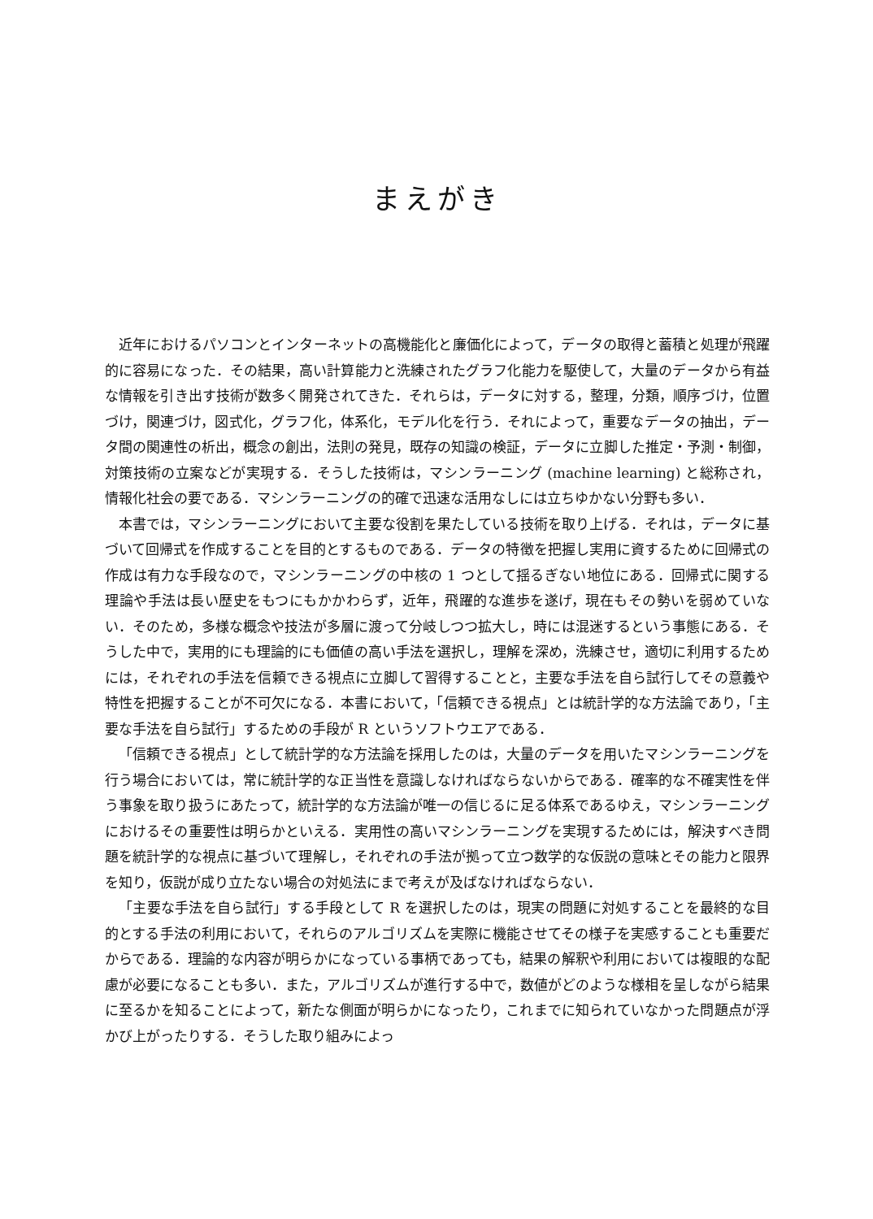まえがき
近年におけるパソコンとインターネットの高機能化と廉価化によって，データの取得と蓄積と処理が飛躍的に容易になった．その結果，高い計算能力と洗練されたグラフ化能力を駆使して，大量のデータから有益な情報を引き出す技術が数多く開発されてきた．それらは，データに対する，整理，分類，順序づけ，位置づけ，関連づけ，図式化，グラフ化，体系化，モデル化を行う．それによって，重要なデータの抽出，データ間の関連性の析出，概念の創出，法則の発見，既存の知識の検証，データに立脚した推定・予測・制御，対策技術の立案などが実現する．そうした技術は，マシンラーニング (machine learning) と総称され，情報化社会の要である．マシンラーニングの的確で迅速な活用なしには立ちゆかない分野も多い．
本書では，マシンラーニングにおいて主要な役割を果たしている技術を取り上げる．それは，データに基づいて回帰式を作成することを目的とするものである．データの特徴を把握し実用に資するために回帰式の作成は有力な手段なので，マシンラーニングの中核の 1 つとして揺るぎない地位にある．回帰式に関する理論や手法は長い歴史をもつにもかかわらず，近年，飛躍的な進歩を遂げ，現在もその勢いを弱めていない．そのため，多様な概念や技法が多層に渡って分岐しつつ拡大し，時には混迷するという事態にある．そうした中で，実用的にも理論的にも価値の高い手法を選択し，理解を深め，洗練させ，適切に利用するためには，それぞれの手法を信頼できる視点に立脚して習得することと，主要な手法を自ら試行してその意義や特性を把握することが不可欠になる．本書において，「信頼できる視点」とは統計学的な方法論であり，「主要な手法を自ら試行」するための手段が R というソフトウエアである．
「信頼できる視点」として統計学的な方法論を採用したのは，大量のデータを用いたマシンラーニングを行う場合においては，常に統計学的な正当性を意識しなければならないからである．確率的な不確実性を伴う事象を取り扱うにあたって，統計学的な方法論が唯一の信じるに足る体系であるゆえ，マシンラーニングにおけるその重要性は明らかといえる．実用性の高いマシンラーニングを実現するためには，解決すべき問題を統計学的な視点に基づいて理解し，それぞれの手法が拠って立つ数学的な仮説の意味とその能力と限界を知り，仮説が成り立たない場合の対処法にまで考えが及ばなければならない．
「主要な手法を自ら試行」する手段として R を選択したのは，現実の問題に対処することを最終的な目的とする手法の利用において，それらのアルゴリズムを実際に機能させてその様子を実感することも重要だからである．理論的な内容が明らかになっている事柄であっても，結果の解釈や利用においては複眼的な配慮が必要になることも多い．また，アルゴリズムが進行する中で，数値がどのような様相を呈しながら結果に至るかを知ることによって，新たな側面が明らかになったり，これまでに知られていなかった問題点が浮かび上がったりする．そうした取り組みによっ